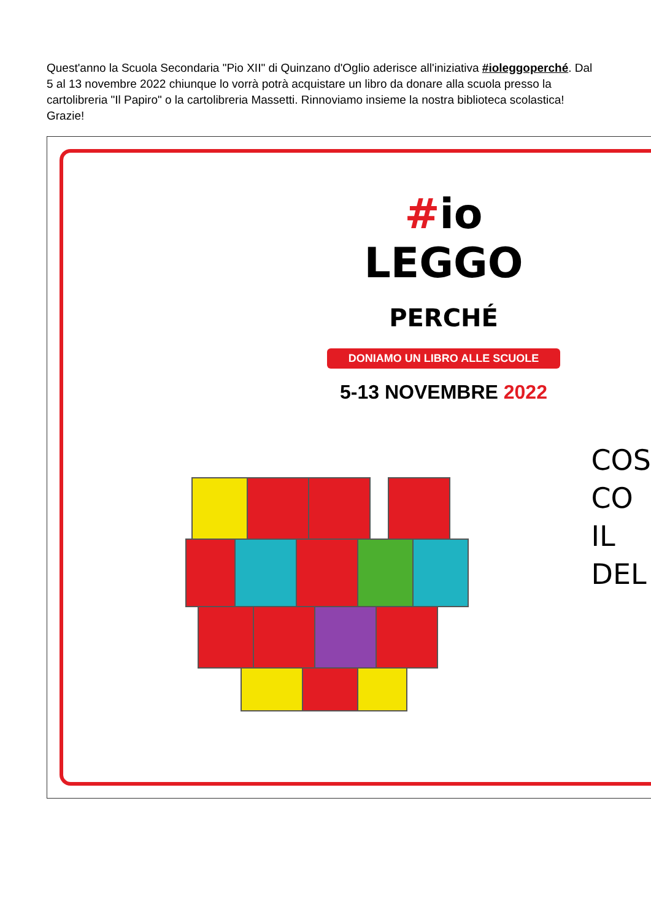Quest'anno la Scuola Secondaria "Pio XII" di Quinzano d'Oglio aderisce all'iniziativa #ioleggoperché. Dal 5 al 13 novembre 2022 chiunque lo vorrà potrà acquistare un libro da donare alla scuola presso la cartolibreria "Il Papiro" o la cartolibreria Massetti. Rinnoviamo insieme la nostra biblioteca scolastica!
Grazie!
#io LEGGO PERCHÉ
DONIAMO UN LIBRO ALLE SCUOLE
5-13 NOVEMBRE 2022
COS
CO
IL
DEL